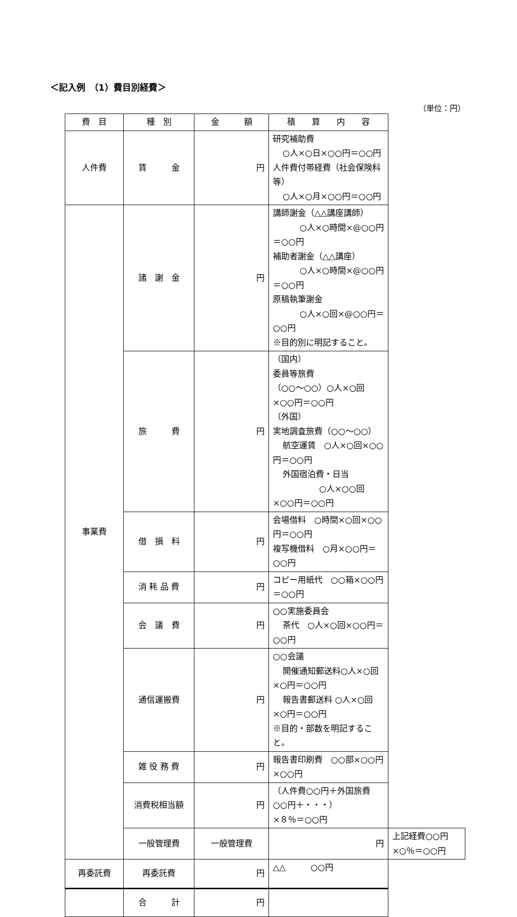＜記入例　（1）費目別経費＞
（単位：円）
| 費 目 | 種 別 | 金 額 | 積 算 内 容 | |
| --- | --- | --- | --- | --- |
| 人件費 | 賃 金 | 円 | 研究補助費 ○人×○日×○○円＝○○円 人件費付帯経費（社会保険料等） ○人×○月×○○円＝○○円 | |
| 事業費 | 諸 謝 金 | 円 | 講師謝金（△△講座講師） ○人×○時間×@○○円＝○○円 補助者謝金（△△講座） ○人×○時間×@○○円＝○○円 原稿執筆謝金 ○人×○回×@○○円＝○○円 ※目的別に明記すること。 | |
| | 旅 費 | 円 | （国内） 委員等旅費 （○○～○○）○人×○回×○○円＝○○円 （外国） 実地調査旅費（○○～○○） 航空運賃 ○人×○回×○○円＝○○円 外国宿泊費・日当 ○人×○○回×○○円＝○○円 | |
| | 借 損 料 | 円 | 会場借料 ○時間×○回×○○円＝○○円 複写機借料 ○月×○○円＝○○円 | |
| | 消 耗 品 費 | 円 | コピー用紙代 ○○箱×○○円＝○○円 | |
| | 会 議 費 | 円 | ○○実施委員会 茶代 ○人×○回×○○円＝○○円 | |
| | 通信運搬費 | 円 | ○○会議 開催通知郵送料○人×○回×○円＝○○円 報告書郵送料 ○人×○回×○円＝○○円 ※目的・部数を明記すること。 | |
| | 雑 役 務 費 | 円 | 報告書印刷費 ○○部×○○円×○○円 | |
| | 消費税相当額 | 円 | （人件費○○円＋外国旅費○○円＋・・・） ×８％＝○○円 | |
| | 一般管理費 | 一般管理費 | 円 | 上記経費○○円×○％＝○○円 |
| 再委託費 | 再委託費 | 円 | △△ ○○円 | |
| | 合 計 | 円 | | |